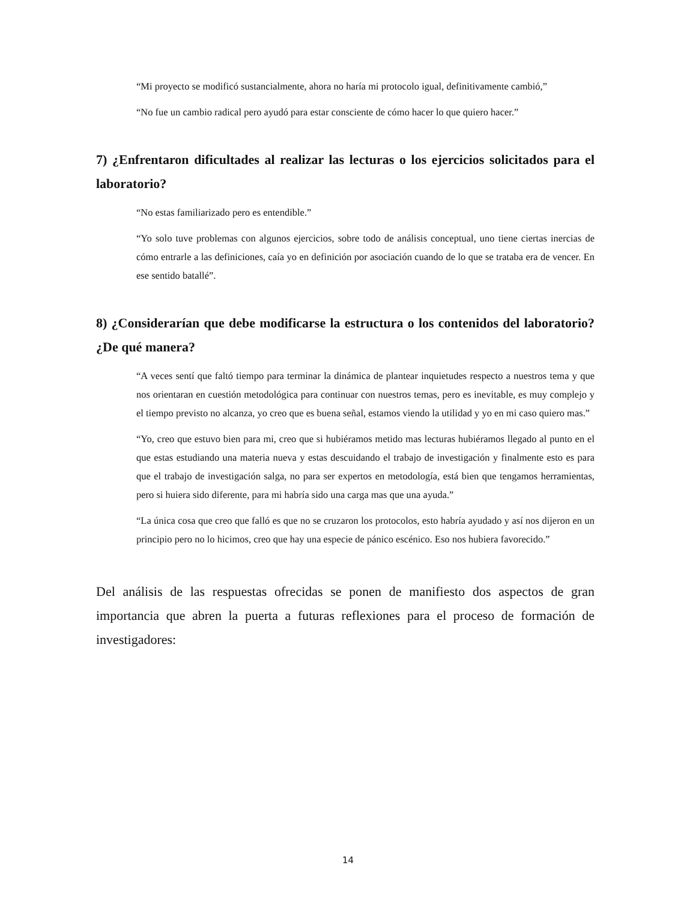“Mi proyecto se modificó sustancialmente, ahora no haría mi protocolo igual, definitivamente cambió,”
“No fue un cambio radical pero ayudó para estar consciente de cómo hacer lo que quiero hacer.”
7) ¿Enfrentaron dificultades al realizar las lecturas o los ejercicios solicitados para el laboratorio?
“No estas familiarizado pero es entendible.”
“Yo solo tuve problemas con algunos ejercicios, sobre todo de análisis conceptual, uno tiene ciertas inercias de cómo entrarle a las definiciones, caía yo en definición por asociación cuando de lo que se trataba era de vencer. En ese sentido batallé”.
8) ¿Considerarían que debe modificarse la estructura o los contenidos del laboratorio? ¿De qué manera?
“A veces sentí que faltó tiempo para terminar la dinámica de plantear inquietudes respecto a nuestros tema y que nos orientaran en cuestión metodológica para continuar con nuestros temas, pero es inevitable, es muy complejo y el tiempo previsto no alcanza, yo creo que es buena señal, estamos viendo la utilidad y yo en mi caso quiero mas.”
“Yo, creo que estuvo bien para mi, creo que si hubiéramos metido mas lecturas hubiéramos llegado al punto en el que estas estudiando una materia nueva y estas descuidando el trabajo de investigación y finalmente esto es para que el trabajo de investigación salga, no para ser expertos en metodología, está bien que tengamos herramientas, pero si huiera sido diferente, para mi habría sido una carga mas que una ayuda.”
“La única cosa que creo que falló es que no se cruzaron los protocolos, esto habría ayudado y así nos dijeron en un principio pero no lo hicimos, creo que hay una especie de pánico escénico. Eso nos hubiera favorecido.”
Del análisis de las respuestas ofrecidas se ponen de manifiesto dos aspectos de gran importancia que abren la puerta a futuras reflexiones para el proceso de formación de investigadores:
14